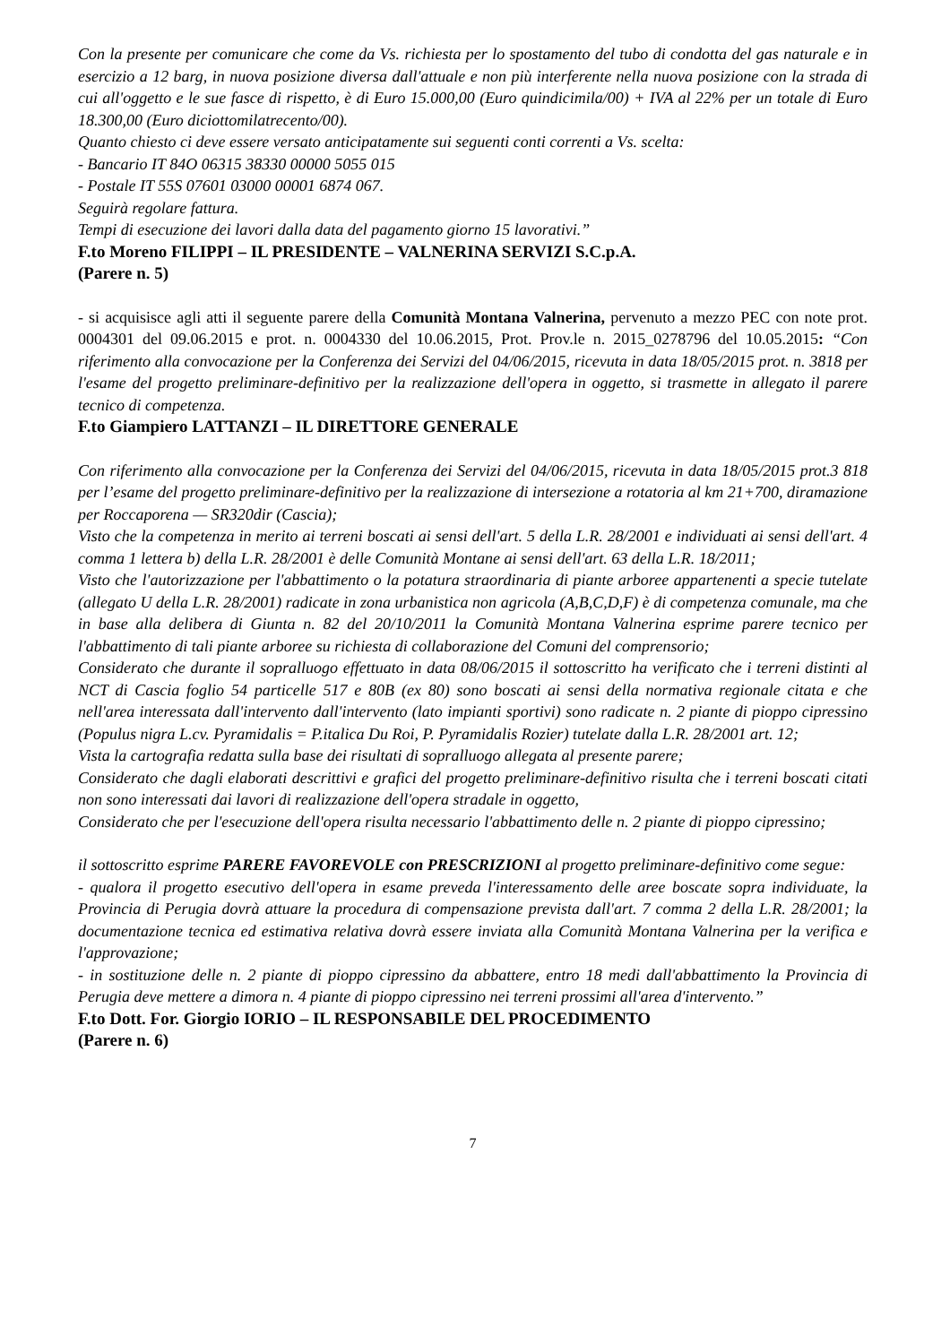Con la presente per comunicare che come da Vs. richiesta per lo spostamento del tubo di condotta del gas naturale e in esercizio a 12 barg, in nuova posizione diversa dall'attuale e non più interferente nella nuova posizione con la strada di cui all'oggetto e le sue fasce di rispetto, è di Euro 15.000,00 (Euro quindicimila/00) + IVA al 22% per un totale di Euro 18.300,00 (Euro diciottomilatrecento/00).
Quanto chiesto ci deve essere versato anticipatamente sui seguenti conti correnti a Vs. scelta:
- Bancario IT 84O 06315 38330 00000 5055 015
- Postale IT 55S 07601 03000 00001 6874 067.
Seguirà regolare fattura.
Tempi di esecuzione dei lavori dalla data del pagamento giorno 15 lavorativi.”
F.to Moreno FILIPPI – IL PRESIDENTE – VALNERINA SERVIZI S.C.p.A.
(Parere n. 5)
- si acquisisce agli atti il seguente parere della Comunità Montana Valnerina, pervenuto a mezzo PEC con note prot. 0004301 del 09.06.2015 e prot. n. 0004330 del 10.06.2015, Prot. Prov.le n. 2015_0278796 del 10.05.2015: “Con riferimento alla convocazione per la Conferenza dei Servizi del 04/06/2015, ricevuta in data 18/05/2015 prot. n. 3818 per l'esame del progetto preliminare-definitivo per la realizzazione dell'opera in oggetto, si trasmette in allegato il parere tecnico di competenza.
F.to Giampiero LATTANZI – IL DIRETTORE GENERALE
Con riferimento alla convocazione per la Conferenza dei Servizi del 04/06/2015, ricevuta in data 18/05/2015 prot.3 818 per l’esame del progetto preliminare-definitivo per la realizzazione di intersezione a rotatoria al km 21+700, diramazione per Roccaporena — SR320dir (Cascia);
Visto che la competenza in merito ai terreni boscati ai sensi dell'art. 5 della L.R. 28/2001 e individuati ai sensi dell'art. 4 comma 1 lettera b) della L.R. 28/2001 è delle Comunità Montane ai sensi dell'art. 63 della L.R. 18/2011;
Visto che l'autorizzazione per l'abbattimento o la potatura straordinaria di piante arboree appartenenti a specie tutelate (allegato U della L.R. 28/2001) radicate in zona urbanistica non agricola (A,B,C,D,F) è di competenza comunale, ma che in base alla delibera di Giunta n. 82 del 20/10/2011 la Comunità Montana Valnerina esprime parere tecnico per l'abbattimento di tali piante arboree su richiesta di collaborazione del Comuni del comprensorio;
Considerato che durante il sopralluogo effettuato in data 08/06/2015 il sottoscritto ha verificato che i terreni distinti al NCT di Cascia foglio 54 particelle 517 e 80B (ex 80) sono boscati ai sensi della normativa regionale citata e che nell'area interessata dall'intervento dall'intervento (lato impianti sportivi) sono radicate n. 2 piante di pioppo cipressino (Populus nigra L.cv. Pyramidalis = P.italica Du Roi, P. Pyramidalis Rozier) tutelate dalla L.R. 28/2001 art. 12;
Vista la cartografia redatta sulla base dei risultati di sopralluogo allegata al presente parere;
Considerato che dagli elaborati descrittivi e grafici del progetto preliminare-definitivo risulta che i terreni boscati citati non sono interessati dai lavori di realizzazione dell'opera stradale in oggetto,
Considerato che per l'esecuzione dell'opera risulta necessario l'abbattimento delle n. 2 piante di pioppo cipressino;
il sottoscritto esprime PARERE FAVOREVOLE con PRESCRIZIONI al progetto preliminare-definitivo come segue:
- qualora il progetto esecutivo dell'opera in esame preveda l'interessamento delle aree boscate sopra individuate, la Provincia di Perugia dovrà attuare la procedura di compensazione prevista dall'art. 7 comma 2 della L.R. 28/2001; la documentazione tecnica ed estimativa relativa dovrà essere inviata alla Comunità Montana Valnerina per la verifica e l'approvazione;
- in sostituzione delle n. 2 piante di pioppo cipressino da abbattere, entro 18 medi dall'abbattimento la Provincia di Perugia deve mettere a dimora n. 4 piante di pioppo cipressino nei terreni prossimi all'area d'intervento.”
F.to Dott. For. Giorgio IORIO – IL RESPONSABILE DEL PROCEDIMENTO
(Parere n. 6)
7